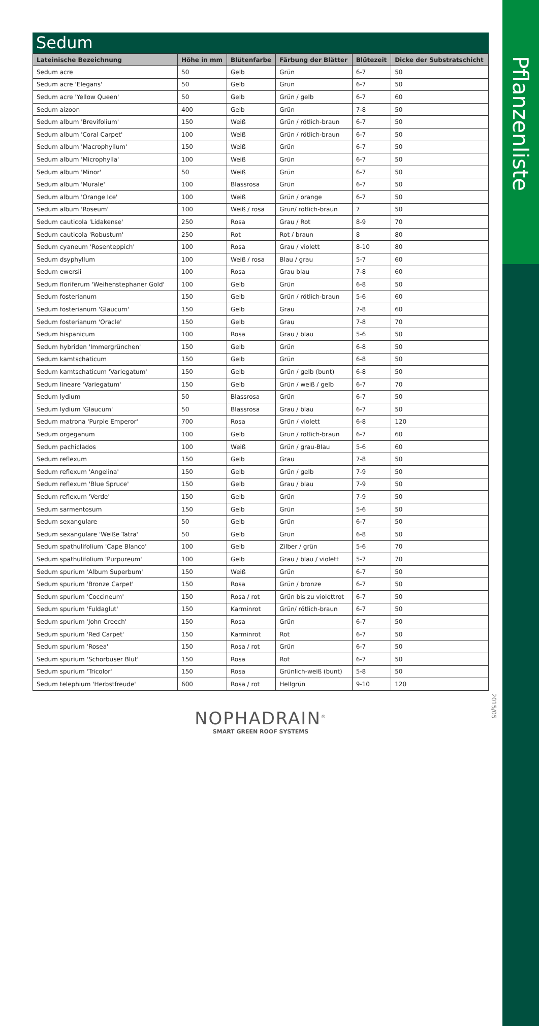Pflanzenliste
2015/05
Sedum
| Lateinische Bezeichnung | Höhe in mm | Blütenfarbe | Färbung der Blätter | Blütezeit | Dicke der Substratschicht |
| --- | --- | --- | --- | --- | --- |
| Sedum acre | 50 | Gelb | Grün | 6-7 | 50 |
| Sedum acre 'Elegans' | 50 | Gelb | Grün | 6-7 | 50 |
| Sedum acre 'Yellow Queen' | 50 | Gelb | Grün / gelb | 6-7 | 60 |
| Sedum aizoon | 400 | Gelb | Grün | 7-8 | 50 |
| Sedum album 'Brevifolium' | 150 | Weiß | Grün / rötlich-braun | 6-7 | 50 |
| Sedum album 'Coral Carpet' | 100 | Weiß | Grün / rötlich-braun | 6-7 | 50 |
| Sedum album 'Macrophyllum' | 150 | Weiß | Grün | 6-7 | 50 |
| Sedum album 'Microphylla' | 100 | Weiß | Grün | 6-7 | 50 |
| Sedum album 'Minor' | 50 | Weiß | Grün | 6-7 | 50 |
| Sedum album 'Murale' | 100 | Blassrosa | Grün | 6-7 | 50 |
| Sedum album 'Orange Ice' | 100 | Weiß | Grün / orange | 6-7 | 50 |
| Sedum album 'Roseum' | 100 | Weiß / rosa | Grün/ rötlich-braun | 7 | 50 |
| Sedum cauticola 'Lidakense' | 250 | Rosa | Grau / Rot | 8-9 | 70 |
| Sedum cauticola 'Robustum' | 250 | Rot | Rot / braun | 8 | 80 |
| Sedum cyaneum 'Rosenteppich' | 100 | Rosa | Grau / violett | 8-10 | 80 |
| Sedum dsyphyllum | 100 | Weiß / rosa | Blau / grau | 5-7 | 60 |
| Sedum ewersii | 100 | Rosa | Grau blau | 7-8 | 60 |
| Sedum floriferum 'Weihenstephaner Gold' | 100 | Gelb | Grün | 6-8 | 50 |
| Sedum fosterianum | 150 | Gelb | Grün / rötlich-braun | 5-6 | 60 |
| Sedum fosterianum 'Glaucum' | 150 | Gelb | Grau | 7-8 | 60 |
| Sedum fosterianum 'Oracle' | 150 | Gelb | Grau | 7-8 | 70 |
| Sedum hispanicum | 100 | Rosa | Grau / blau | 5-6 | 50 |
| Sedum hybriden 'Immergrünchen' | 150 | Gelb | Grün | 6-8 | 50 |
| Sedum kamtschaticum | 150 | Gelb | Grün | 6-8 | 50 |
| Sedum kamtschaticum 'Variegatum' | 150 | Gelb | Grün / gelb (bunt) | 6-8 | 50 |
| Sedum lineare 'Variegatum' | 150 | Gelb | Grün / weiß / gelb | 6-7 | 70 |
| Sedum lydium | 50 | Blassrosa | Grün | 6-7 | 50 |
| Sedum lydium 'Glaucum' | 50 | Blassrosa | Grau / blau | 6-7 | 50 |
| Sedum matrona 'Purple Emperor' | 700 | Rosa | Grün / violett | 6-8 | 120 |
| Sedum orgeganum | 100 | Gelb | Grün / rötlich-braun | 6-7 | 60 |
| Sedum pachiclados | 100 | Weiß | Grün / grau-Blau | 5-6 | 60 |
| Sedum reflexum | 150 | Gelb | Grau | 7-8 | 50 |
| Sedum reflexum 'Angelina' | 150 | Gelb | Grün / gelb | 7-9 | 50 |
| Sedum reflexum 'Blue Spruce' | 150 | Gelb | Grau / blau | 7-9 | 50 |
| Sedum reflexum 'Verde' | 150 | Gelb | Grün | 7-9 | 50 |
| Sedum sarmentosum | 150 | Gelb | Grün | 5-6 | 50 |
| Sedum sexangulare | 50 | Gelb | Grün | 6-7 | 50 |
| Sedum sexangulare 'Weiße Tatra' | 50 | Gelb | Grün | 6-8 | 50 |
| Sedum spathulifolium 'Cape Blanco' | 100 | Gelb | Zilber / grün | 5-6 | 70 |
| Sedum spathulifolium 'Purpureum' | 100 | Gelb | Grau / blau / violett | 5-7 | 70 |
| Sedum spurium 'Album Superbum' | 150 | Weiß | Grün | 6-7 | 50 |
| Sedum spurium 'Bronze Carpet' | 150 | Rosa | Grün / bronze | 6-7 | 50 |
| Sedum spurium 'Coccineum' | 150 | Rosa / rot | Grün bis zu violettrot | 6-7 | 50 |
| Sedum spurium 'Fuldaglut' | 150 | Karminrot | Grün/ rötlich-braun | 6-7 | 50 |
| Sedum spurium 'John Creech' | 150 | Rosa | Grün | 6-7 | 50 |
| Sedum spurium 'Red Carpet' | 150 | Karminrot | Rot | 6-7 | 50 |
| Sedum spurium 'Rosea' | 150 | Rosa / rot | Grün | 6-7 | 50 |
| Sedum spurium 'Schorbuser Blut' | 150 | Rosa | Rot | 6-7 | 50 |
| Sedum spurium 'Tricolor' | 150 | Rosa | Grünlich-weiß (bunt) | 5-8 | 50 |
| Sedum telephium 'Herbstfreude' | 600 | Rosa / rot | Hellgrün | 9-10 | 120 |
NOPHADRAIN<sup>®</sup>
SMART GREEN ROOF SYSTEMS